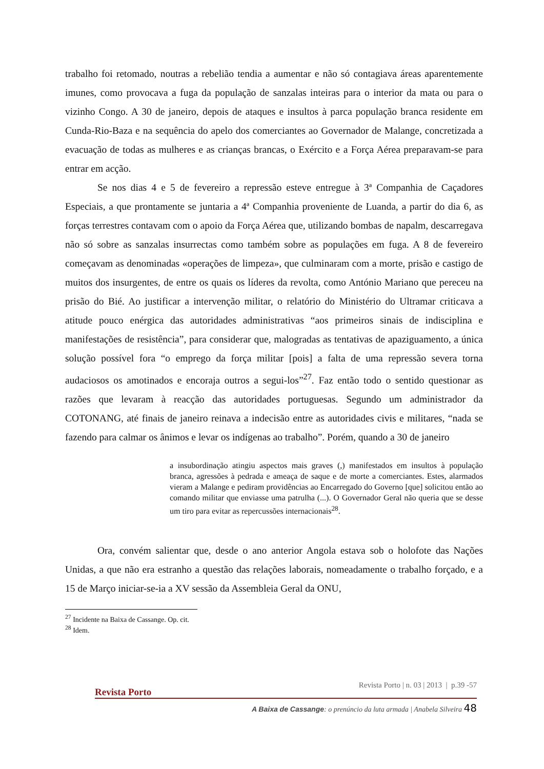trabalho foi retomado, noutras a rebelião tendia a aumentar e não só contagiava áreas aparentemente imunes, como provocava a fuga da população de sanzalas inteiras para o interior da mata ou para o vizinho Congo. A 30 de janeiro, depois de ataques e insultos à parca população branca residente em Cunda-Rio-Baza e na sequência do apelo dos comerciantes ao Governador de Malange, concretizada a evacuação de todas as mulheres e as crianças brancas, o Exército e a Força Aérea preparavam-se para entrar em acção.
Se nos dias 4 e 5 de fevereiro a repressão esteve entregue à 3ª Companhia de Caçadores Especiais, a que prontamente se juntaria a 4ª Companhia proveniente de Luanda, a partir do dia 6, as forças terrestres contavam com o apoio da Força Aérea que, utilizando bombas de napalm, descarregava não só sobre as sanzalas insurrectas como também sobre as populações em fuga. A 8 de fevereiro começavam as denominadas «operações de limpeza», que culminaram com a morte, prisão e castigo de muitos dos insurgentes, de entre os quais os líderes da revolta, como António Mariano que pereceu na prisão do Bié. Ao justificar a intervenção militar, o relatório do Ministério do Ultramar criticava a atitude pouco enérgica das autoridades administrativas “aos primeiros sinais de indisciplina e manifestações de resistência”, para considerar que, malogradas as tentativas de apaziguamento, a única solução possível fora “o emprego da força militar [pois] a falta de uma repressão severa torna audaciosos os amotinados e encoraja outros a segui-los”<sup>27</sup>. Faz então todo o sentido questionar as razões que levaram à reacção das autoridades portuguesas. Segundo um administrador da COTONANG, até finais de janeiro reinava a indecisão entre as autoridades civis e militares, “nada se fazendo para calmar os ânimos e levar os indígenas ao trabalho”. Porém, quando a 30 de janeiro
a insubordinação atingiu aspectos mais graves (,) manifestados em insultos à população branca, agressões à pedrada e ameaça de saque e de morte a comerciantes. Estes, alarmados vieram a Malange e pediram providências ao Encarregado do Governo [que] solicitou então ao comando militar que enviasse uma patrulha (...). O Governador Geral não queria que se desse um tiro para evitar as repercussões internacionais<sup>28</sup>.
Ora, convém salientar que, desde o ano anterior Angola estava sob o holofote das Nações Unidas, a que não era estranho a questão das relações laborais, nomeadamente o trabalho forçado, e a 15 de Março iniciar-se-ia a XV sessão da Assembleia Geral da ONU,
<sup>27</sup> Incidente na Baixa de Cassange. Op. cit.
<sup>28</sup> Idem.
Revista Porto | n. 03 | 2013 | p.39 -57
Revista Porto
A Baixa de Cassange: o prenúncio da luta armada | Anabela Silveira 48